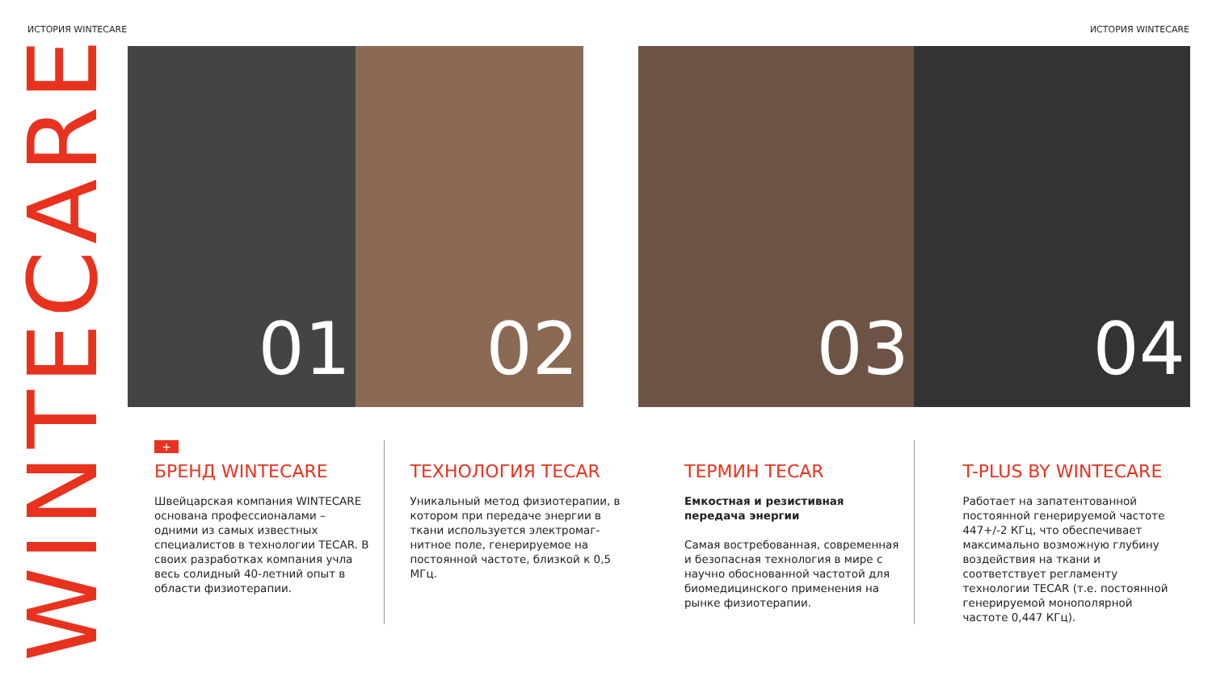ИСТОРИЯ WINTECARE ИСТОРИЯ WINTECARE
WINTECARE
01
02
03
04
+
БРЕНД WINTECARE
Швейцарская компания WINTECARE основана профессио­налами – одними из самых известных специалистов в техноло­гии TECAR. В своих разработках компания учла весь солидный 40-летний опыт в области физиотерапии.
ТЕХНОЛОГИЯ TECAR
Уникальный метод физиотерапии, в котором при передаче энергии в ткани используется электромаг­нитное поле, генерируемое на постоянной частоте, близкой к 0,5 МГц.
ТЕРМИН TECAR
Емкостная и резистивная передача энергии
Самая востребованная, современ­ная и безопасная технология в мире с научно обоснованной частотой для биомедицинского применения на рынке физиотерапии.
T-PLUS BY WINTECARE
Работает на запатентованной постоянной генерируемой частоте 447+/-2 КГц, что обеспечивает максимально возможную глубину воздействия на ткани и соответствует регламенту технологии TECAR (т.е. постоянной генерируемой монополярной частоте 0,447 КГц).